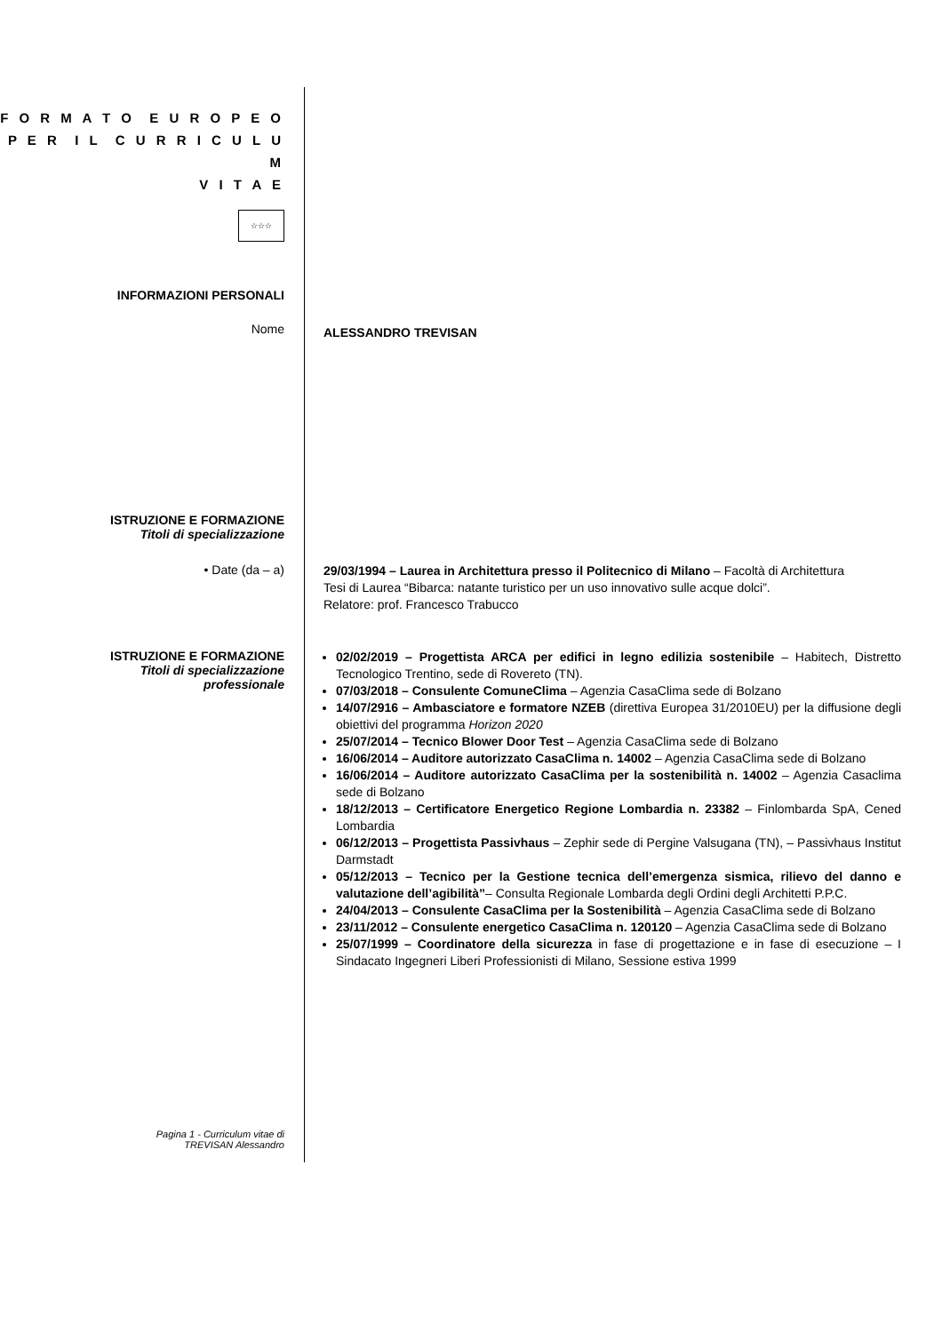F O R M A T O E U R O P E O
P E R I L C U R R I C U L U M
V I T A E
☆☆☆
INFORMAZIONI PERSONALI
Nome
ALESSANDRO TREVISAN
ISTRUZIONE E FORMAZIONE
Titoli di specializzazione
• Date (da – a)
29/03/1994 – Laurea in Architettura presso il Politecnico di Milano – Facoltà di Architettura
Tesi di Laurea “Bibarca: natante turistico per un uso innovativo sulle acque dolci”.
Relatore: prof. Francesco Trabucco
ISTRUZIONE E FORMAZIONE
Titoli di specializzazione
professionale
02/02/2019 – Progettista ARCA per edifici in legno edilizia sostenibile – Habitech, Distretto Tecnologico Trentino, sede di Rovereto (TN).
07/03/2018 – Consulente ComuneClima – Agenzia CasaClima sede di Bolzano
14/07/2916 – Ambasciatore e formatore NZEB (direttiva Europea 31/2010EU) per la diffusione degli obiettivi del programma Horizon 2020
25/07/2014 – Tecnico Blower Door Test – Agenzia CasaClima sede di Bolzano
16/06/2014 – Auditore autorizzato CasaClima n. 14002 – Agenzia CasaClima sede di Bolzano
16/06/2014 – Auditore autorizzato CasaClima per la sostenibilità n. 14002 – Agenzia Casaclima sede di Bolzano
18/12/2013 – Certificatore Energetico Regione Lombardia n. 23382 – Finlombarda SpA, Cened Lombardia
06/12/2013 – Progettista Passivhaus – Zephir sede di Pergine Valsugana (TN), – Passivhaus Institut Darmstadt
05/12/2013 – Tecnico per la Gestione tecnica dell’emergenza sismica, rilievo del danno e valutazione dell’agibilità”– Consulta Regionale Lombarda degli Ordini degli Architetti P.P.C.
24/04/2013 – Consulente CasaClima per la Sostenibilità – Agenzia CasaClima sede di Bolzano
23/11/2012 – Consulente energetico CasaClima n. 120120 – Agenzia CasaClima sede di Bolzano
25/07/1999 – Coordinatore della sicurezza in fase di progettazione e in fase di esecuzione – I Sindacato Ingegneri Liberi Professionisti di Milano, Sessione estiva 1999
Pagina 1 - Curriculum vitae di
TREVISAN Alessandro